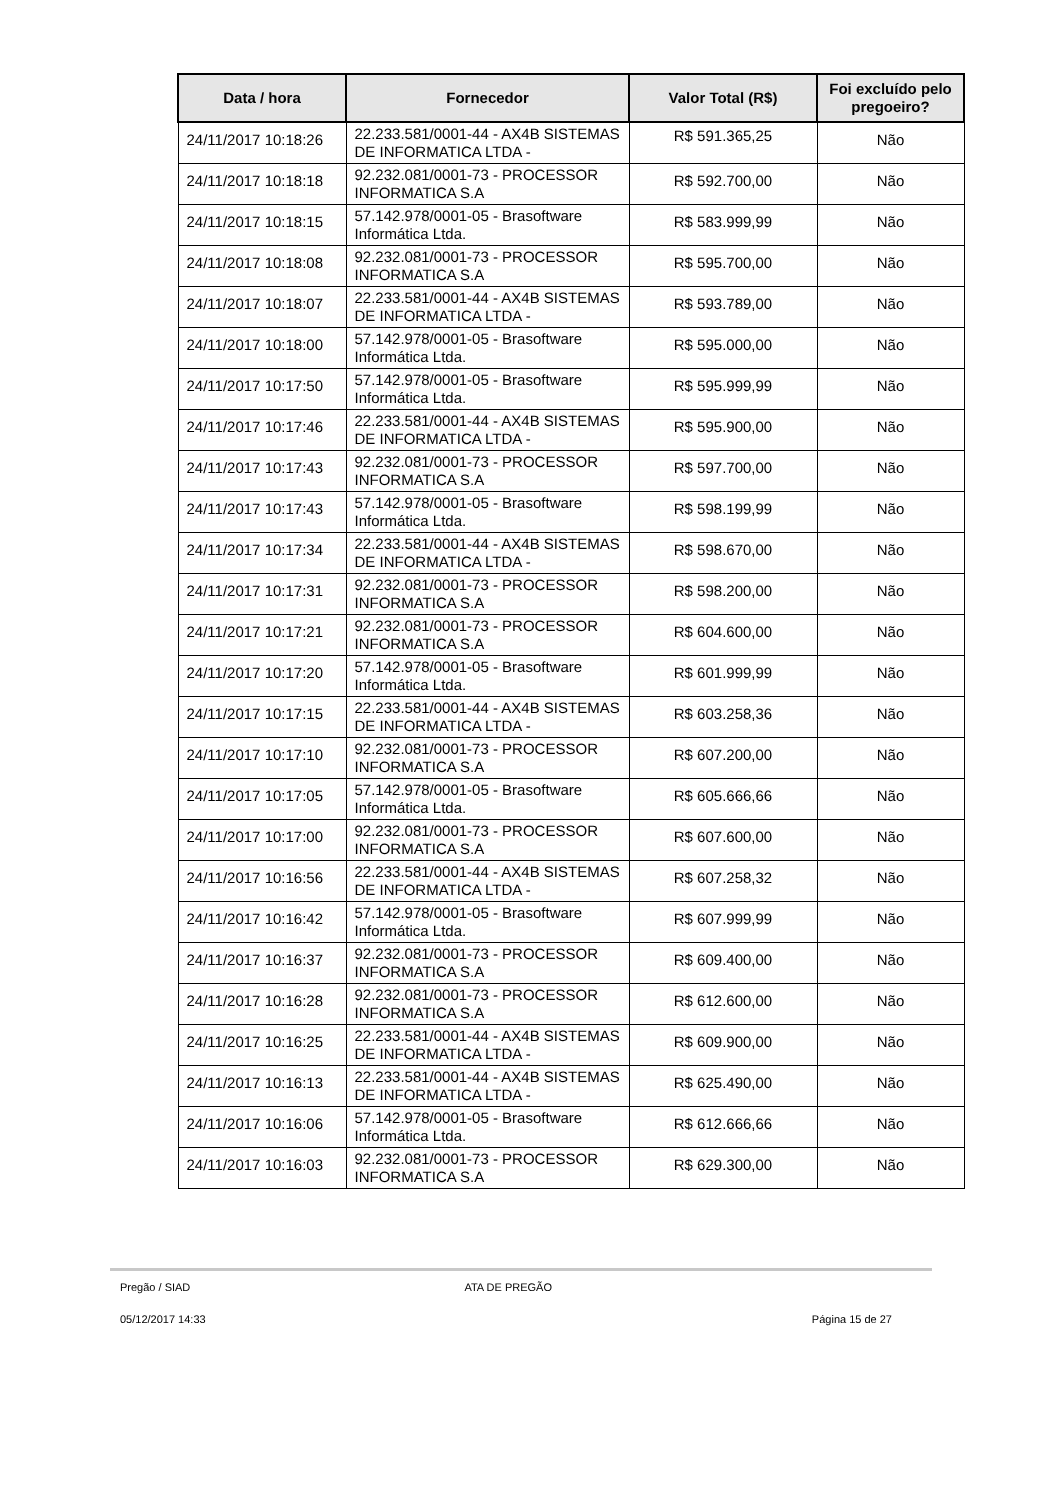| Data / hora | Fornecedor | Valor Total (R$) | Foi excluído pelo pregoeiro? |
| --- | --- | --- | --- |
| 24/11/2017 10:18:26 | 22.233.581/0001-44 - AX4B SISTEMAS DE INFORMATICA LTDA - | R$ 591.365,25 | Não |
| 24/11/2017 10:18:18 | 92.232.081/0001-73 - PROCESSOR INFORMATICA S.A | R$ 592.700,00 | Não |
| 24/11/2017 10:18:15 | 57.142.978/0001-05 - Brasoftware Informática Ltda. | R$ 583.999,99 | Não |
| 24/11/2017 10:18:08 | 92.232.081/0001-73 - PROCESSOR INFORMATICA S.A | R$ 595.700,00 | Não |
| 24/11/2017 10:18:07 | 22.233.581/0001-44 - AX4B SISTEMAS DE INFORMATICA LTDA - | R$ 593.789,00 | Não |
| 24/11/2017 10:18:00 | 57.142.978/0001-05 - Brasoftware Informática Ltda. | R$ 595.000,00 | Não |
| 24/11/2017 10:17:50 | 57.142.978/0001-05 - Brasoftware Informática Ltda. | R$ 595.999,99 | Não |
| 24/11/2017 10:17:46 | 22.233.581/0001-44 - AX4B SISTEMAS DE INFORMATICA LTDA - | R$ 595.900,00 | Não |
| 24/11/2017 10:17:43 | 92.232.081/0001-73 - PROCESSOR INFORMATICA S.A | R$ 597.700,00 | Não |
| 24/11/2017 10:17:43 | 57.142.978/0001-05 - Brasoftware Informática Ltda. | R$ 598.199,99 | Não |
| 24/11/2017 10:17:34 | 22.233.581/0001-44 - AX4B SISTEMAS DE INFORMATICA LTDA - | R$ 598.670,00 | Não |
| 24/11/2017 10:17:31 | 92.232.081/0001-73 - PROCESSOR INFORMATICA S.A | R$ 598.200,00 | Não |
| 24/11/2017 10:17:21 | 92.232.081/0001-73 - PROCESSOR INFORMATICA S.A | R$ 604.600,00 | Não |
| 24/11/2017 10:17:20 | 57.142.978/0001-05 - Brasoftware Informática Ltda. | R$ 601.999,99 | Não |
| 24/11/2017 10:17:15 | 22.233.581/0001-44 - AX4B SISTEMAS DE INFORMATICA LTDA - | R$ 603.258,36 | Não |
| 24/11/2017 10:17:10 | 92.232.081/0001-73 - PROCESSOR INFORMATICA S.A | R$ 607.200,00 | Não |
| 24/11/2017 10:17:05 | 57.142.978/0001-05 - Brasoftware Informática Ltda. | R$ 605.666,66 | Não |
| 24/11/2017 10:17:00 | 92.232.081/0001-73 - PROCESSOR INFORMATICA S.A | R$ 607.600,00 | Não |
| 24/11/2017 10:16:56 | 22.233.581/0001-44 - AX4B SISTEMAS DE INFORMATICA LTDA - | R$ 607.258,32 | Não |
| 24/11/2017 10:16:42 | 57.142.978/0001-05 - Brasoftware Informática Ltda. | R$ 607.999,99 | Não |
| 24/11/2017 10:16:37 | 92.232.081/0001-73 - PROCESSOR INFORMATICA S.A | R$ 609.400,00 | Não |
| 24/11/2017 10:16:28 | 92.232.081/0001-73 - PROCESSOR INFORMATICA S.A | R$ 612.600,00 | Não |
| 24/11/2017 10:16:25 | 22.233.581/0001-44 - AX4B SISTEMAS DE INFORMATICA LTDA - | R$ 609.900,00 | Não |
| 24/11/2017 10:16:13 | 22.233.581/0001-44 - AX4B SISTEMAS DE INFORMATICA LTDA - | R$ 625.490,00 | Não |
| 24/11/2017 10:16:06 | 57.142.978/0001-05 - Brasoftware Informática Ltda. | R$ 612.666,66 | Não |
| 24/11/2017 10:16:03 | 92.232.081/0001-73 - PROCESSOR INFORMATICA S.A | R$ 629.300,00 | Não |
Pregão / SIAD ATA DE PREGÃO
05/12/2017 14:33 Página 15 de 27